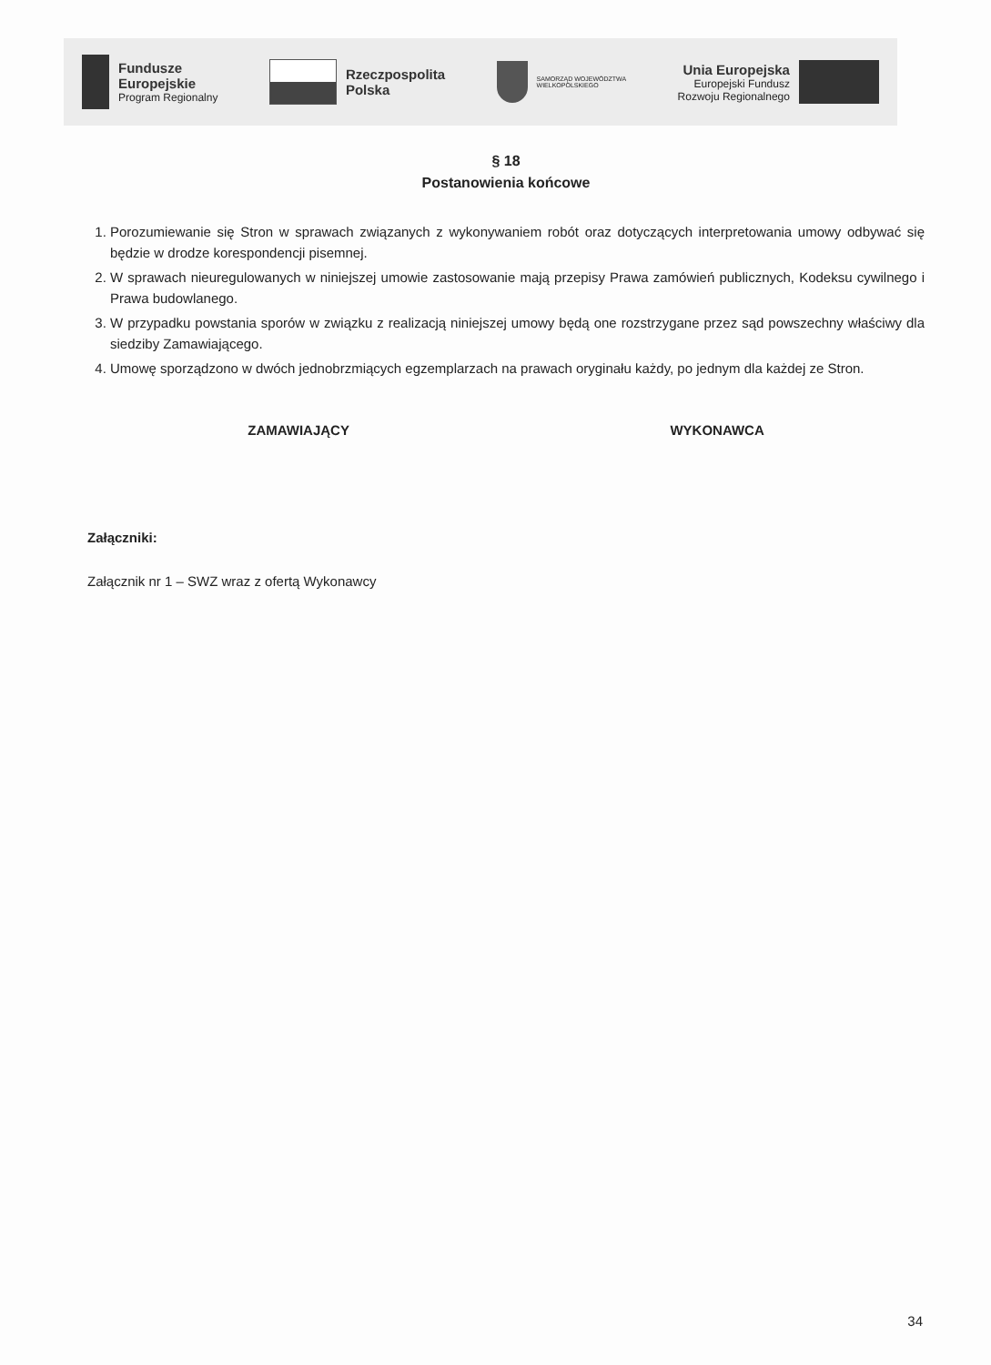Fundusze
Europejskie
Program Regionalny
Rzeczpospolita
Polska
SAMORZĄD WOJEWÓDZTWA
WIELKOPOLSKIEGO
Unia Europejska
Europejski Fundusz
Rozwoju Regionalnego
§ 18
Postanowienia końcowe
1. Porozumiewanie się Stron w sprawach związanych z wykonywaniem robót oraz dotyczących interpretowania umowy odbywać się będzie w drodze korespondencji pisemnej.
2. W sprawach nieuregulowanych w niniejszej umowie zastosowanie mają przepisy Prawa zamówień publicznych, Kodeksu cywilnego i Prawa budowlanego.
3. W przypadku powstania sporów w związku z realizacją niniejszej umowy będą one rozstrzygane przez sąd powszechny właściwy dla siedziby Zamawiającego.
4. Umowę sporządzono w dwóch jednobrzmiących egzemplarzach na prawach oryginału każdy, po jednym dla każdej ze Stron.
ZAMAWIAJĄCY WYKONAWCA
Załączniki:
Załącznik nr 1 – SWZ wraz z ofertą Wykonawcy
34